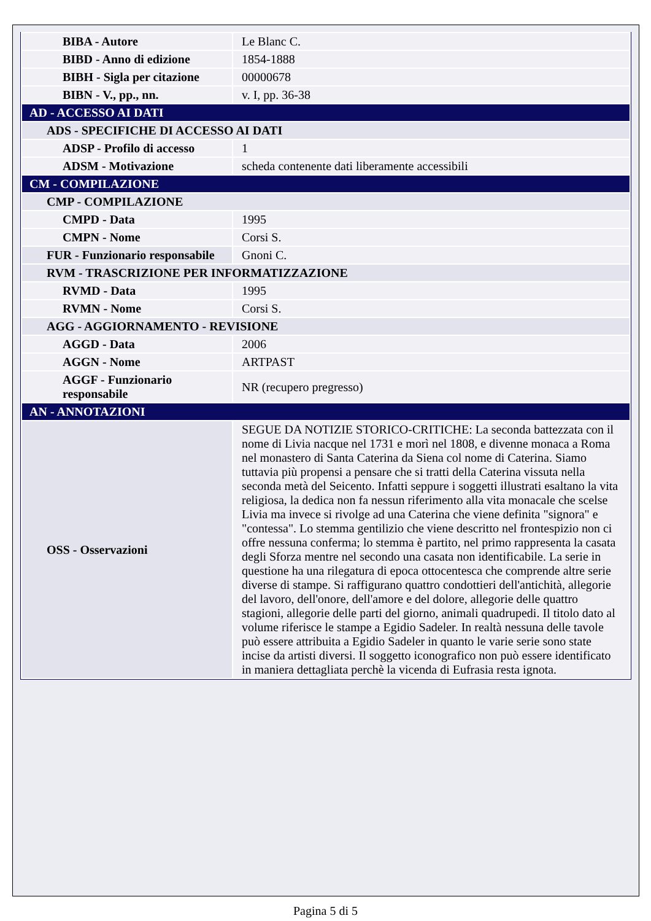| BIBA - Autore | Le Blanc C. |
| BIBD - Anno di edizione | 1854-1888 |
| BIBH - Sigla per citazione | 00000678 |
| BIBN - V., pp., nn. | v. I, pp. 36-38 |
| AD - ACCESSO AI DATI | |
| ADS - SPECIFICHE DI ACCESSO AI DATI | |
| ADSP - Profilo di accesso | 1 |
| ADSM - Motivazione | scheda contenente dati liberamente accessibili |
| CM - COMPILAZIONE | |
| CMP - COMPILAZIONE | |
| CMPD - Data | 1995 |
| CMPN - Nome | Corsi S. |
| FUR - Funzionario responsabile | Gnoni C. |
| RVM - TRASCRIZIONE PER INFORMATIZZAZIONE | |
| RVMD - Data | 1995 |
| RVMN - Nome | Corsi S. |
| AGG - AGGIORNAMENTO - REVISIONE | |
| AGGD - Data | 2006 |
| AGGN - Nome | ARTPAST |
| AGGF - Funzionario responsabile | NR (recupero pregresso) |
| AN - ANNOTAZIONI | |
| OSS - Osservazioni | SEGUE DA NOTIZIE STORICO-CRITICHE: La seconda battezzata con il nome di Livia nacque nel 1731 e morì nel 1808, e divenne monaca a Roma nel monastero di Santa Caterina da Siena col nome di Caterina. Siamo tuttavia più propensi a pensare che si tratti della Caterina vissuta nella seconda metà del Seicento. Infatti seppure i soggetti illustrati esaltano la vita religiosa, la dedica non fa nessun riferimento alla vita monacale che scelse Livia ma invece si rivolge ad una Caterina che viene definita "signora" e "contessa". Lo stemma gentilizio che viene descritto nel frontespizio non ci offre nessuna conferma; lo stemma è partito, nel primo rappresenta la casata degli Sforza mentre nel secondo una casata non identificabile. La serie in questione ha una rilegatura di epoca ottocentesca che comprende altre serie diverse di stampe. Si raffigurano quattro condottieri dell'antichità, allegorie del lavoro, dell'onore, dell'amore e del dolore, allegorie delle quattro stagioni, allegorie delle parti del giorno, animali quadrupedi. Il titolo dato al volume riferisce le stampe a Egidio Sadeler. In realtà nessuna delle tavole può essere attribuita a Egidio Sadeler in quanto le varie serie sono state incise da artisti diversi. Il soggetto iconografico non può essere identificato in maniera dettagliata perchè la vicenda di Eufrasia resta ignota. |
Pagina 5 di 5